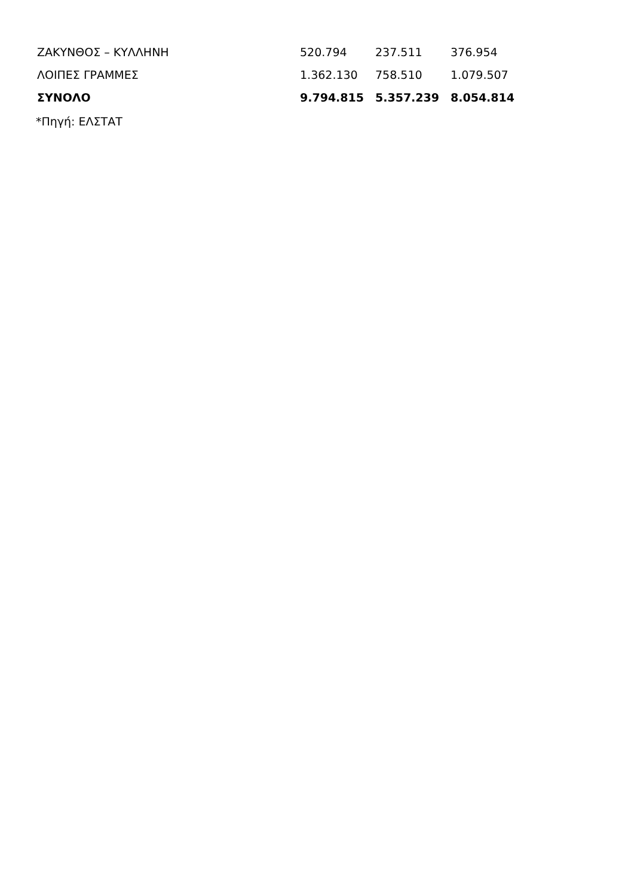| ΖΑΚΥΝΘΟΣ – ΚΥΛΛΗΝΗ | 520.794 | 237.511 | 376.954 |
| ΛΟΙΠΕΣ ΓΡΑΜΜΕΣ | 1.362.130 | 758.510 | 1.079.507 |
| ΣΥΝΟΛΟ | 9.794.815 | 5.357.239 | 8.054.814 |
*Πηγή: ΕΛΣΤΑΤ